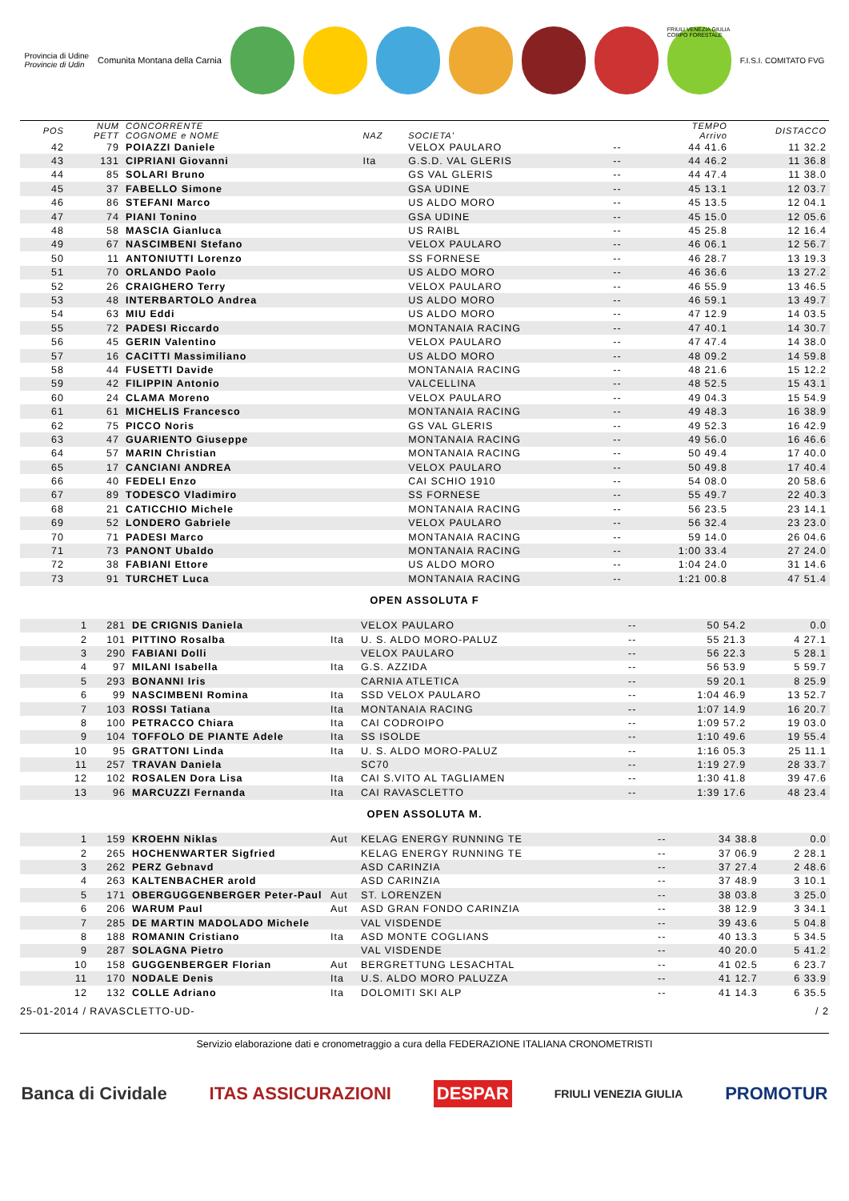Provincia di Udine
Provincie di Udin
Comunita Montana della Carnia
FRIULI VENEZIA GIULIA CORPO FORESTALE
F.I.S.I. COMITATO FVG
| POS | NUM PETT | CONCORRENTE COGNOME e NOME | NAZ | SOCIETA' | | TEMPO Arrivo | DISTACCO |
| --- | --- | --- | --- | --- | --- | --- | --- |
| 42 | 79 | POIAZZI Daniele | | VELOX PAULARO | -- | 44 41.6 | 11 32.2 |
| 43 | 131 | CIPRIANI Giovanni | Ita | G.S.D. VAL GLERIS | -- | 44 46.2 | 11 36.8 |
| 44 | 85 | SOLARI Bruno | | GS VAL GLERIS | -- | 44 47.4 | 11 38.0 |
| 45 | 37 | FABELLO Simone | | GSA UDINE | -- | 45 13.1 | 12 03.7 |
| 46 | 86 | STEFANI Marco | | US ALDO MORO | -- | 45 13.5 | 12 04.1 |
| 47 | 74 | PIANI Tonino | | GSA UDINE | -- | 45 15.0 | 12 05.6 |
| 48 | 58 | MASCIA Gianluca | | US RAIBL | -- | 45 25.8 | 12 16.4 |
| 49 | 67 | NASCIMBENI Stefano | | VELOX PAULARO | -- | 46 06.1 | 12 56.7 |
| 50 | 11 | ANTONIUTTI Lorenzo | | SS FORNESE | -- | 46 28.7 | 13 19.3 |
| 51 | 70 | ORLANDO Paolo | | US ALDO MORO | -- | 46 36.6 | 13 27.2 |
| 52 | 26 | CRAIGHERO Terry | | VELOX PAULARO | -- | 46 55.9 | 13 46.5 |
| 53 | 48 | INTERBARTOLO Andrea | | US ALDO MORO | -- | 46 59.1 | 13 49.7 |
| 54 | 63 | MIU Eddi | | US ALDO MORO | -- | 47 12.9 | 14 03.5 |
| 55 | 72 | PADESI Riccardo | | MONTANAIA RACING | -- | 47 40.1 | 14 30.7 |
| 56 | 45 | GERIN Valentino | | VELOX PAULARO | -- | 47 47.4 | 14 38.0 |
| 57 | 16 | CACITTI Massimiliano | | US ALDO MORO | -- | 48 09.2 | 14 59.8 |
| 58 | 44 | FUSETTI Davide | | MONTANAIA RACING | -- | 48 21.6 | 15 12.2 |
| 59 | 42 | FILIPPIN Antonio | | VALCELLINA | -- | 48 52.5 | 15 43.1 |
| 60 | 24 | CLAMA Moreno | | VELOX PAULARO | -- | 49 04.3 | 15 54.9 |
| 61 | 61 | MICHELIS Francesco | | MONTANAIA RACING | -- | 49 48.3 | 16 38.9 |
| 62 | 75 | PICCO Noris | | GS VAL GLERIS | -- | 49 52.3 | 16 42.9 |
| 63 | 47 | GUARIENTO Giuseppe | | MONTANAIA RACING | -- | 49 56.0 | 16 46.6 |
| 64 | 57 | MARIN Christian | | MONTANAIA RACING | -- | 50 49.4 | 17 40.0 |
| 65 | 17 | CANCIANI ANDREA | | VELOX PAULARO | -- | 50 49.8 | 17 40.4 |
| 66 | 40 | FEDELI Enzo | | CAI SCHIO 1910 | -- | 54 08.0 | 20 58.6 |
| 67 | 89 | TODESCO Vladimiro | | SS FORNESE | -- | 55 49.7 | 22 40.3 |
| 68 | 21 | CATICCHIO Michele | | MONTANAIA RACING | -- | 56 23.5 | 23 14.1 |
| 69 | 52 | LONDERO Gabriele | | VELOX PAULARO | -- | 56 32.4 | 23 23.0 |
| 70 | 71 | PADESI Marco | | MONTANAIA RACING | -- | 59 14.0 | 26 04.6 |
| 71 | 73 | PANONT Ubaldo | | MONTANAIA RACING | -- | 1:00 33.4 | 27 24.0 |
| 72 | 38 | FABIANI Ettore | | US ALDO MORO | -- | 1:04 24.0 | 31 14.6 |
| 73 | 91 | TURCHET Luca | | MONTANAIA RACING | -- | 1:21 00.8 | 47 51.4 |
OPEN ASSOLUTA F
| 1 | 281 | DE CRIGNIS Daniela | | VELOX PAULARO | -- | 50 54.2 | 0.0 |
| 2 | 101 | PITTINO Rosalba | Ita | U. S. ALDO MORO-PALUZ | -- | 55 21.3 | 4 27.1 |
| 3 | 290 | FABIANI Dolli | | VELOX PAULARO | -- | 56 22.3 | 5 28.1 |
| 4 | 97 | MILANI Isabella | Ita | G.S. AZZIDA | -- | 56 53.9 | 5 59.7 |
| 5 | 293 | BONANNI Iris | | CARNIA ATLETICA | -- | 59 20.1 | 8 25.9 |
| 6 | 99 | NASCIMBENI Romina | Ita | SSD VELOX PAULARO | -- | 1:04 46.9 | 13 52.7 |
| 7 | 103 | ROSSI Tatiana | Ita | MONTANAIA RACING | -- | 1:07 14.9 | 16 20.7 |
| 8 | 100 | PETRACCO Chiara | Ita | CAI CODROIPO | -- | 1:09 57.2 | 19 03.0 |
| 9 | 104 | TOFFOLO DE PIANTE Adele | Ita | SS ISOLDE | -- | 1:10 49.6 | 19 55.4 |
| 10 | 95 | GRATTONI Linda | Ita | U. S. ALDO MORO-PALUZ | -- | 1:16 05.3 | 25 11.1 |
| 11 | 257 | TRAVAN Daniela | | SC70 | -- | 1:19 27.9 | 28 33.7 |
| 12 | 102 | ROSALEN Dora Lisa | Ita | CAI S.VITO AL TAGLIAMEN | -- | 1:30 41.8 | 39 47.6 |
| 13 | 96 | MARCUZZI Fernanda | Ita | CAI RAVASCLETTO | -- | 1:39 17.6 | 48 23.4 |
OPEN ASSOLUTA M.
| 1 | 159 | KROEHN Niklas | Aut | KELAG ENERGY RUNNING TE | -- | 34 38.8 | 0.0 |
| 2 | 265 | HOCHENWARTER Sigfried | | KELAG ENERGY RUNNING TE | -- | 37 06.9 | 2 28.1 |
| 3 | 262 | PERZ Gebnavd | | ASD CARINZIA | -- | 37 27.4 | 2 48.6 |
| 4 | 263 | KALTENBACHER arold | | ASD CARINZIA | -- | 37 48.9 | 3 10.1 |
| 5 | 171 | OBERGUGGENBERGER Peter-Paul | Aut | ST. LORENZEN | -- | 38 03.8 | 3 25.0 |
| 6 | 206 | WARUM Paul | Aut | ASD GRAN FONDO CARINZIA | -- | 38 12.9 | 3 34.1 |
| 7 | 285 | DE MARTIN MADOLADO Michele | | VAL VISDENDE | -- | 39 43.6 | 5 04.8 |
| 8 | 188 | ROMANIN Cristiano | Ita | ASD MONTE COGLIANS | -- | 40 13.3 | 5 34.5 |
| 9 | 287 | SOLAGNA Pietro | | VAL VISDENDE | -- | 40 20.0 | 5 41.2 |
| 10 | 158 | GUGGENBERGER Florian | Aut | BERGRETTUNG LESACHTAL | -- | 41 02.5 | 6 23.7 |
| 11 | 170 | NODALE Denis | Ita | U.S. ALDO MORO PALUZZA | -- | 41 12.7 | 6 33.9 |
| 12 | 132 | COLLE Adriano | Ita | DOLOMITI SKI ALP | -- | 41 14.3 | 6 35.5 |
25-01-2014 / RAVASCLETTO-UD- / 2
Servizio elaborazione dati e cronometraggio a cura della FEDERAZIONE ITALIANA CRONOMETRISTI
Banca di Cividale ITAS ASSICURAZIONI DESPAR FRIULI VENEZIA GIULIA PROMOTUR